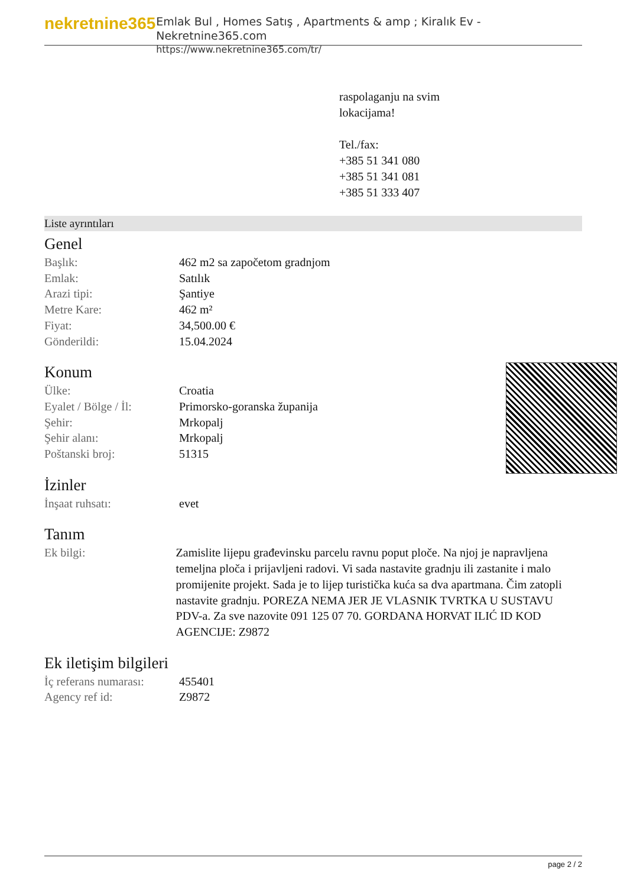nekretnine365
Emlak Bul , Homes Satış , Apartments & amp ; Kiralık Ev - Nekretnine365.com
https://www.nekretnine365.com/tr/
raspolaganju na svim
lokacijama!
Tel./fax:
+385 51 341 080
+385 51 341 081
+385 51 333 407
Liste ayrıntıları
Genel
| Başlık: | 462 m2 sa započetom gradnjom |
| Emlak: | Satılık |
| Arazi tipi: | Şantiye |
| Metre Kare: | 462 m² |
| Fiyat: | 34,500.00 € |
| Gönderildi: | 15.04.2024 |
Konum
| Ülke: | Croatia |
| Eyalet / Bölge / İl: | Primorsko-goranska županija |
| Şehir: | Mrkopalj |
| Şehir alanı: | Mrkopalj |
| Poštanski broj: | 51315 |
İzinler
| İnşaat ruhsatı: | evet |
Tanım
| Ek bilgi: | Zamislite lijepu građevinsku parcelu ravnu poput ploče. Na njoj je napravljena temeljna ploča i prijavljeni radovi. Vi sada nastavite gradnju ili zastanite i malo promijenite projekt. Sada je to lijep turistička kuća sa dva apartmana. Čim zatopli nastavite gradnju. POREZA NEMA JER JE VLASNIK TVRTKA U SUSTAVU PDV-a. Za sve nazovite 091 125 07 70. GORDANA HORVAT ILIĆ ID KOD AGENCIJE: Z9872 |
Ek iletişim bilgileri
| İç referans numarası: | 455401 |
| Agency ref id: | Z9872 |
page 2 / 2